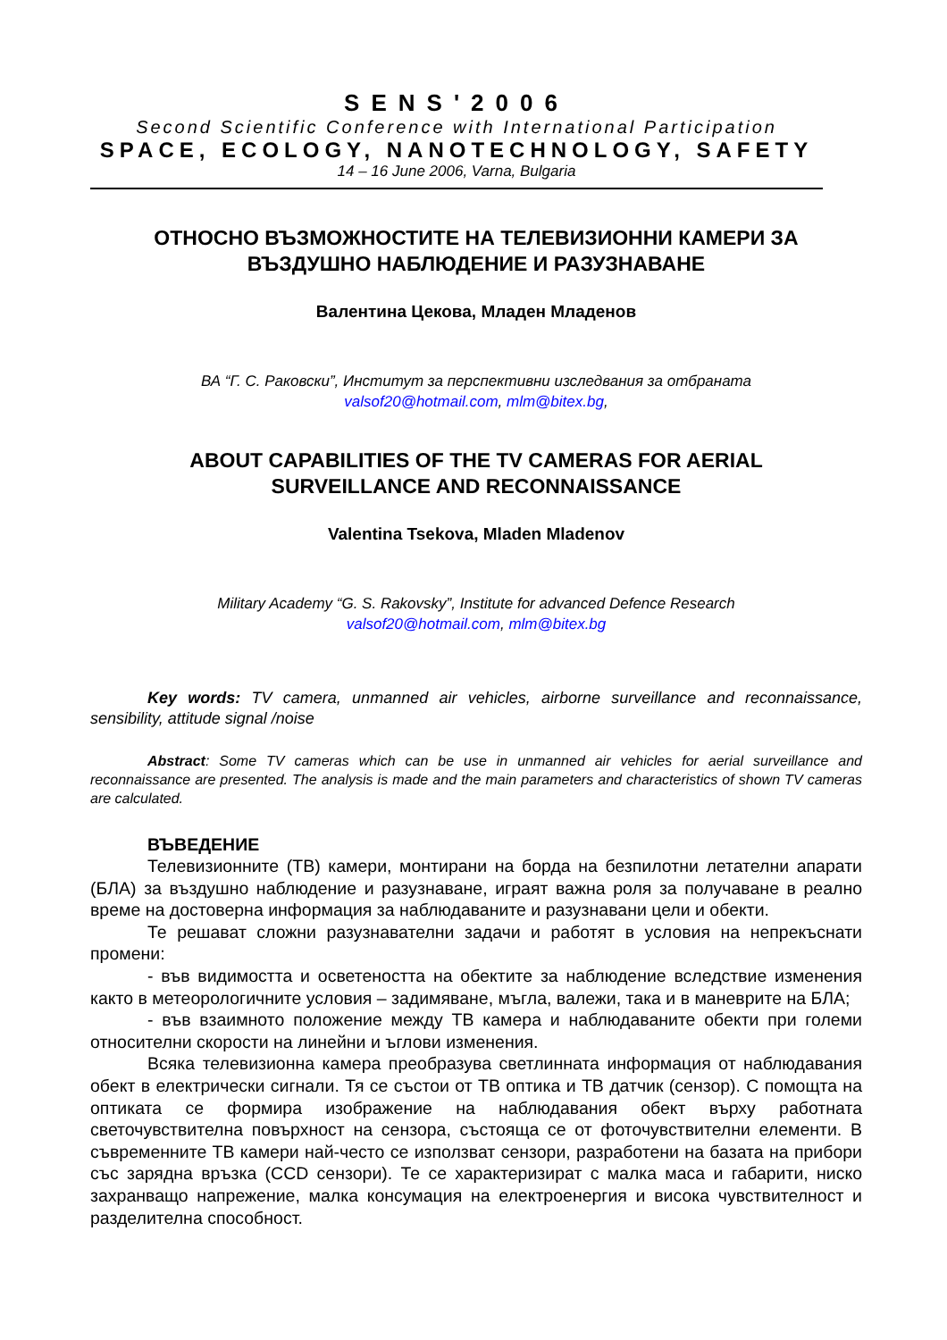SENS'2006
Second Scientific Conference with International Participation
SPACE, ECOLOGY, NANOTECHNOLOGY, SAFETY
14 – 16 June 2006, Varna, Bulgaria
ОТНОСНО ВЪЗМОЖНОСТИТЕ НА ТЕЛЕВИЗИОННИ КАМЕРИ ЗА
ВЪЗДУШНО НАБЛЮДЕНИЕ И РАЗУЗНАВАНЕ
Валентина Цекова, Младен Младенов
ВА “Г. С. Раковски”, Институт за перспективни изследвания за отбраната
valsof20@hotmail.com, mlm@bitex.bg,
ABOUT CAPABILITIES OF THE TV CAMERAS FOR AERIAL
SURVEILLANCE AND RECONNAISSANCE
Valentina Tsekova, Mladen Mladenov
Military Academy “G. S. Rakovsky”, Institute for advanced Defence Research
valsof20@hotmail.com, mlm@bitex.bg
Key words: TV camera, unmanned air vehicles, airborne surveillance and reconnaissance, sensibility, attitude signal /noise
Abstract: Some TV cameras which can be use in unmanned air vehicles for aerial surveillance and reconnaissance are presented. The analysis is made and the main parameters and characteristics of shown TV cameras are calculated.
ВЪВЕДЕНИЕ
Телевизионните (ТВ) камери, монтирани на борда на безпилотни летателни апарати (БЛА) за въздушно наблюдение и разузнаване, играят важна роля за получаване в реално време на достоверна информация за наблюдаваните и разузнавани цели и обекти.
Те решават сложни разузнавателни задачи и работят в условия на непрекъснати промени:
- във видимостта и осветеността на обектите за наблюдение вследствие изменения както в метеорологичните условия – задимяване, мъгла, валежи, така и в маневрите на БЛА;
- във взаимното положение между ТВ камера и наблюдаваните обекти при големи относителни скорости на линейни и ъглови изменения.
Всяка телевизионна камера преобразува светлинната информация от наблюдавания обект в електрически сигнали. Тя се състои от ТВ оптика и ТВ датчик (сензор). С помощта на оптиката се формира изображение на наблюдавания обект върху работната светочувствителна повърхност на сензора, състояща се от фоточувствителни елементи. В съвременните ТВ камери най-често се използват сензори, разработени на базата на прибори със зарядна връзка (CCD сензори). Те се характеризират с малка маса и габарити, ниско захранващо напрежение, малка консумация на електроенергия и висока чувствителност и разделителна способност.